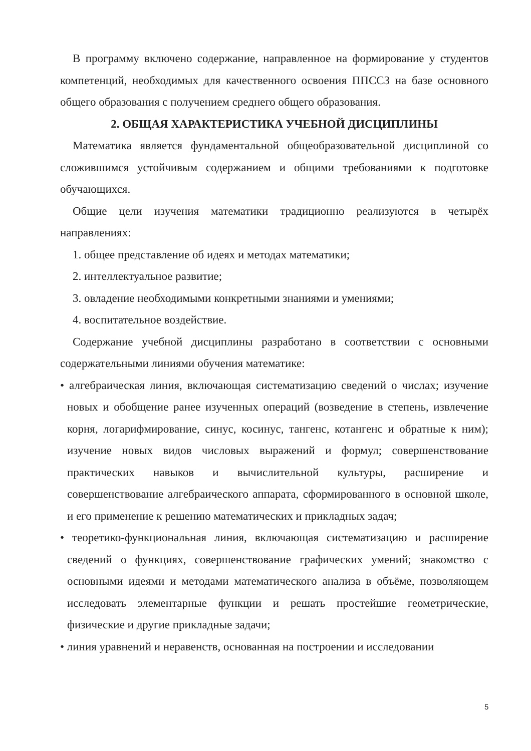В программу включено содержание, направленное на формирование у студентов компетенций, необходимых для качественного освоения ППССЗ на базе основного общего образования с получением среднего общего образования.
2. ОБЩАЯ ХАРАКТЕРИСТИКА УЧЕБНОЙ ДИСЦИПЛИНЫ
Математика является фундаментальной общеобразовательной дисциплиной со сложившимся устойчивым содержанием и общими требованиями к подготовке обучающихся.
Общие цели изучения математики традиционно реализуются в четырёх направлениях:
1. общее представление об идеях и методах математики;
2. интеллектуальное развитие;
3. овладение необходимыми конкретными знаниями и умениями;
4. воспитательное воздействие.
Содержание учебной дисциплины разработано в соответствии с основными содержательными линиями обучения математике:
• алгебраическая линия, включающая систематизацию сведений о числах; изучение новых и обобщение ранее изученных операций (возведение в степень, извлечение корня, логарифмирование, синус, косинус, тангенс, котангенс и обратные к ним); изучение новых видов числовых выражений и формул; совершенствование практических навыков и вычислительной культуры, расширение и совершенствование алгебраического аппарата, сформированного в основной школе, и его применение к решению математических и прикладных задач;
• теоретико-функциональная линия, включающая систематизацию и расширение сведений о функциях, совершенствование графических умений; знакомство с основными идеями и методами математического анализа в объёме, позволяющем исследовать элементарные функции и решать простейшие геометрические, физические и другие прикладные задачи;
• линия уравнений и неравенств, основанная на построении и исследовании
5